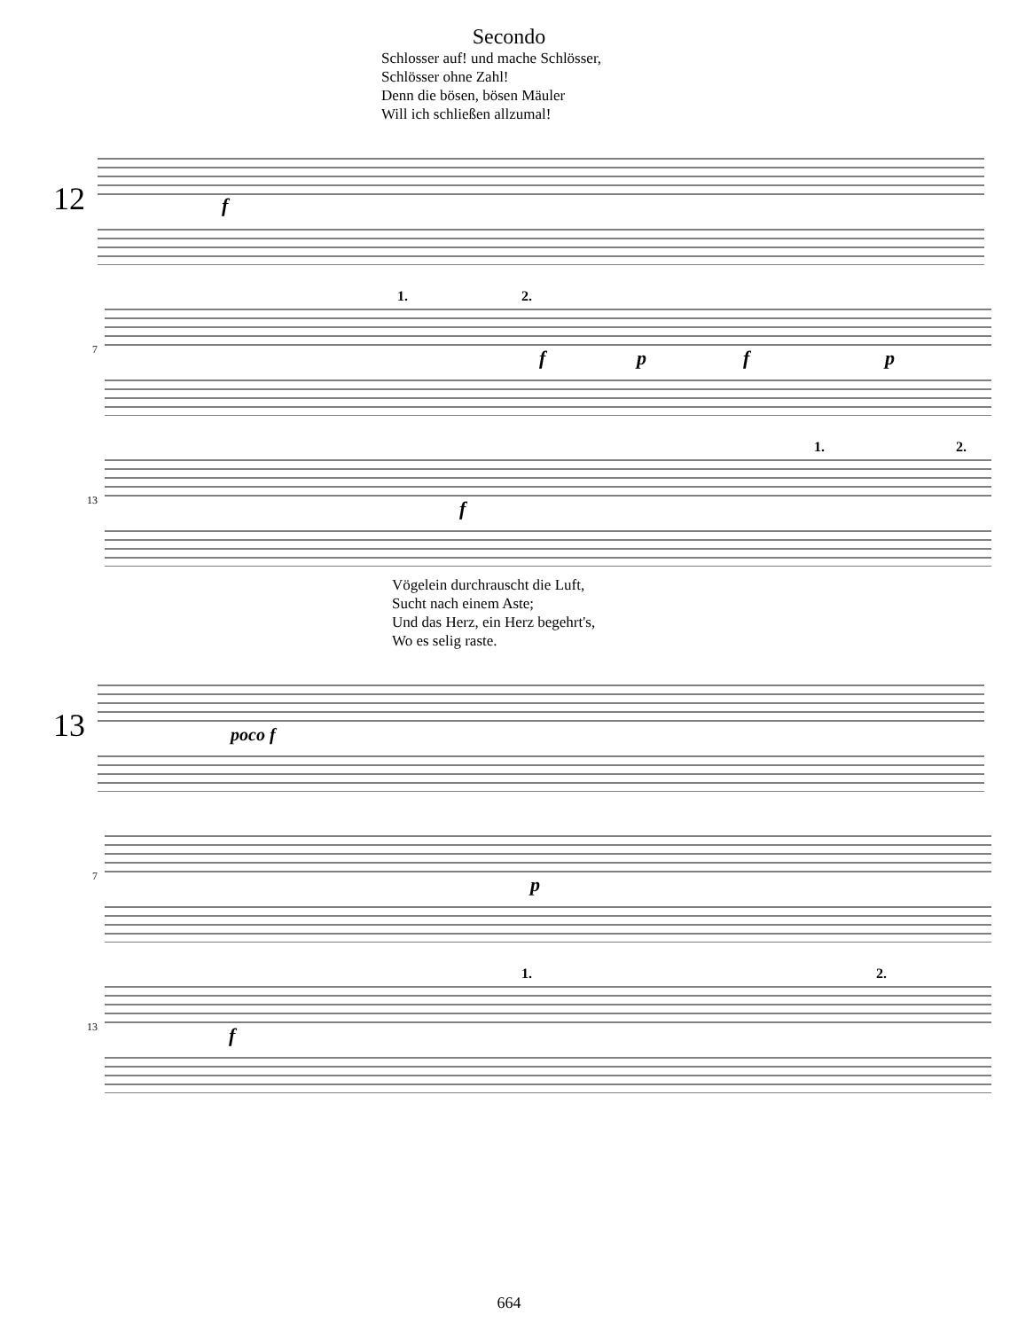Secondo
Schlosser auf! und mache Schlösser,
Schlösser ohne Zahl!
Denn die bösen, bösen Mäuler
Will ich schließen allzumal!
12
f
7
1.
2.
f
p
f
p
13
f
1.
2.
Vögelein durchrauscht die Luft,
Sucht nach einem Aste;
Und das Herz, ein Herz begehrt's,
Wo es selig raste.
13
poco f
7
p
13
f
1.
2.
664